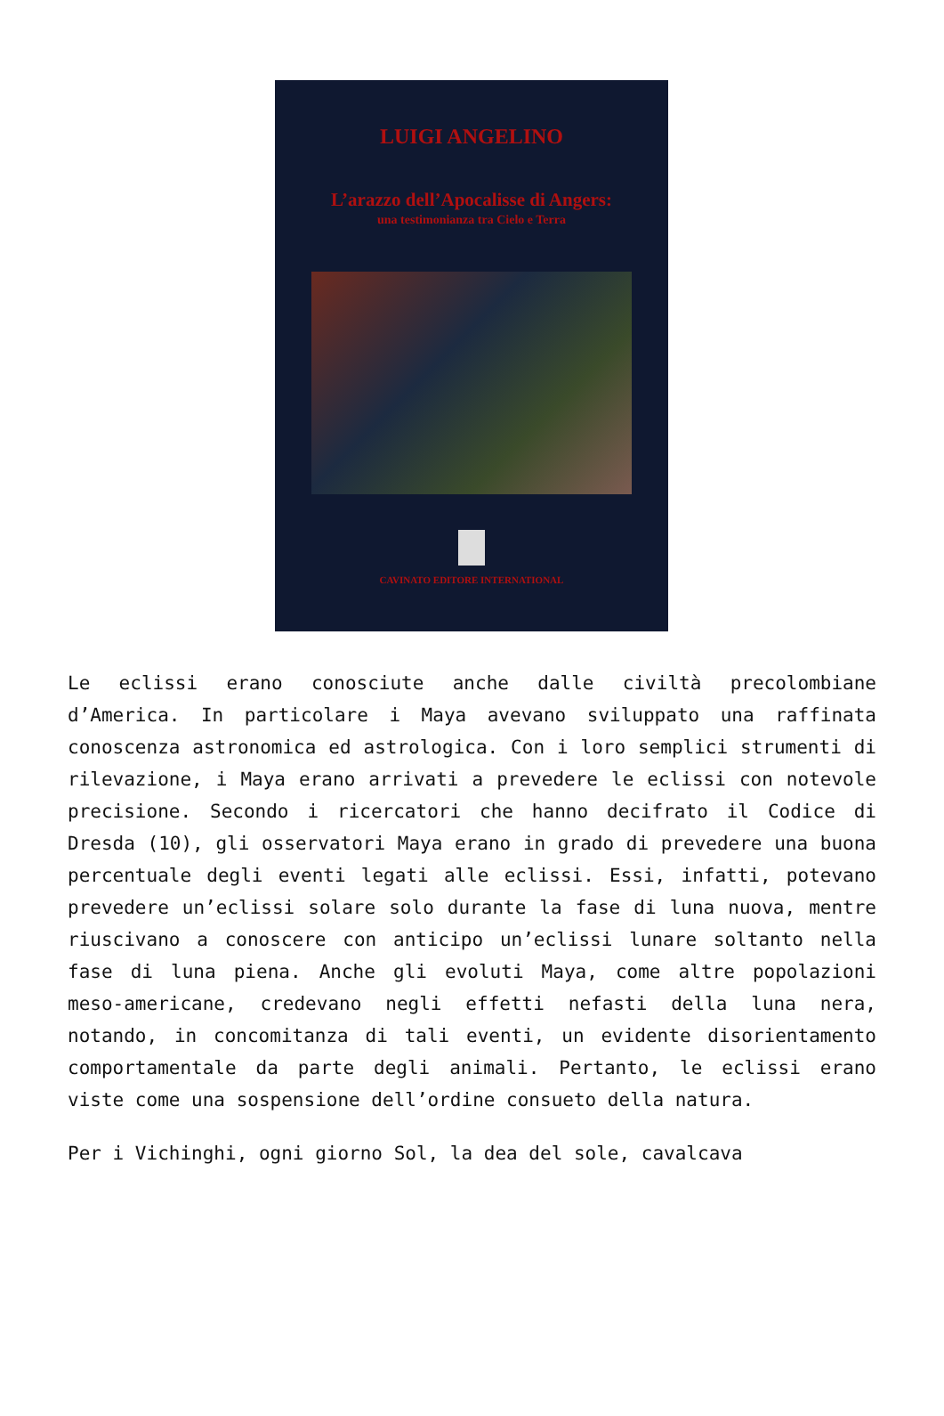LUIGI ANGELINO
L’arazzo dell’Apocalisse di Angers:
una testimonianza tra Cielo e Terra
CAVINATO EDITORE INTERNATIONAL
Le eclissi erano conosciute anche dalle civiltà precolombiane d’America. In particolare i Maya avevano sviluppato una raffinata conoscenza astronomica ed astrologica. Con i loro semplici strumenti di rilevazione, i Maya erano arrivati a prevedere le eclissi con notevole precisione. Secondo i ricercatori che hanno decifrato il Codice di Dresda (10), gli osservatori Maya erano in grado di prevedere una buona percentuale degli eventi legati alle eclissi. Essi, infatti, potevano prevedere un’eclissi solare solo durante la fase di luna nuova, mentre riuscivano a conoscere con anticipo un’eclissi lunare soltanto nella fase di luna piena. Anche gli evoluti Maya, come altre popolazioni meso-americane, credevano negli effetti nefasti della luna nera, notando, in concomitanza di tali eventi, un evidente disorientamento comportamentale da parte degli animali. Pertanto, le eclissi erano viste come una sospensione dell’ordine consueto della natura.
Per i Vichinghi, ogni giorno Sol, la dea del sole, cavalcava